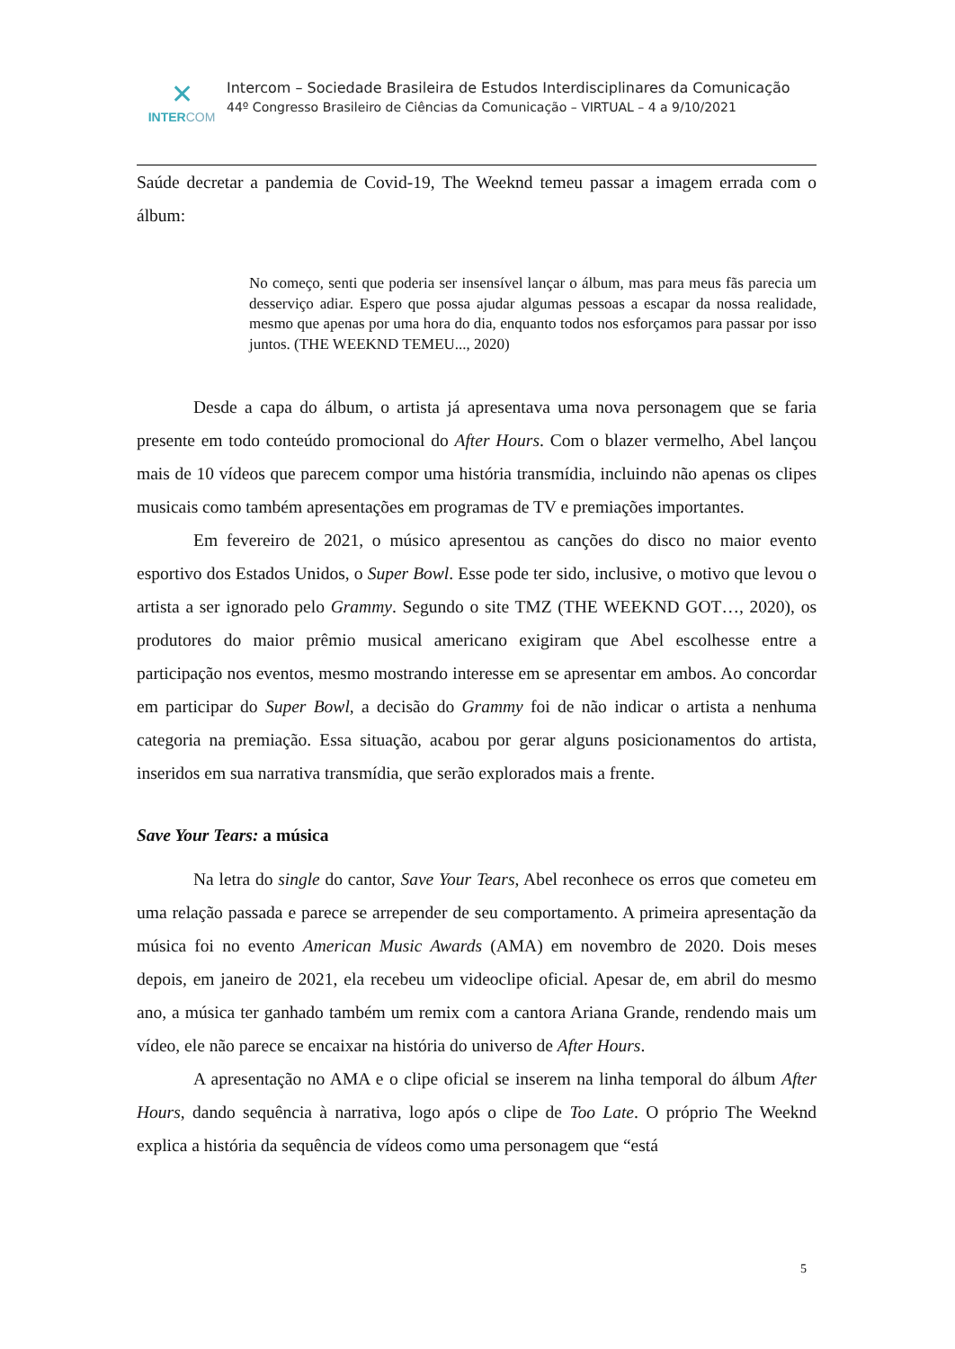✕
INTERCOM
Intercom – Sociedade Brasileira de Estudos Interdisciplinares da Comunicação
44º Congresso Brasileiro de Ciências da Comunicação – VIRTUAL – 4 a 9/10/2021
Saúde decretar a pandemia de Covid-19, The Weeknd temeu passar a imagem errada com o álbum:
No começo, senti que poderia ser insensível lançar o álbum, mas para meus fãs parecia um desserviço adiar. Espero que possa ajudar algumas pessoas a escapar da nossa realidade, mesmo que apenas por uma hora do dia, enquanto todos nos esforçamos para passar por isso juntos. (THE WEEKND TEMEU..., 2020)
Desde a capa do álbum, o artista já apresentava uma nova personagem que se faria presente em todo conteúdo promocional do After Hours. Com o blazer vermelho, Abel lançou mais de 10 vídeos que parecem compor uma história transmídia, incluindo não apenas os clipes musicais como também apresentações em programas de TV e premiações importantes.
Em fevereiro de 2021, o músico apresentou as canções do disco no maior evento esportivo dos Estados Unidos, o Super Bowl. Esse pode ter sido, inclusive, o motivo que levou o artista a ser ignorado pelo Grammy. Segundo o site TMZ (THE WEEKND GOT…, 2020), os produtores do maior prêmio musical americano exigiram que Abel escolhesse entre a participação nos eventos, mesmo mostrando interesse em se apresentar em ambos. Ao concordar em participar do Super Bowl, a decisão do Grammy foi de não indicar o artista a nenhuma categoria na premiação. Essa situação, acabou por gerar alguns posicionamentos do artista, inseridos em sua narrativa transmídia, que serão explorados mais a frente.
Save Your Tears: a música
Na letra do single do cantor, Save Your Tears, Abel reconhece os erros que cometeu em uma relação passada e parece se arrepender de seu comportamento. A primeira apresentação da música foi no evento American Music Awards (AMA) em novembro de 2020. Dois meses depois, em janeiro de 2021, ela recebeu um videoclipe oficial. Apesar de, em abril do mesmo ano, a música ter ganhado também um remix com a cantora Ariana Grande, rendendo mais um vídeo, ele não parece se encaixar na história do universo de After Hours.
A apresentação no AMA e o clipe oficial se inserem na linha temporal do álbum After Hours, dando sequência à narrativa, logo após o clipe de Too Late. O próprio The Weeknd explica a história da sequência de vídeos como uma personagem que “está
5